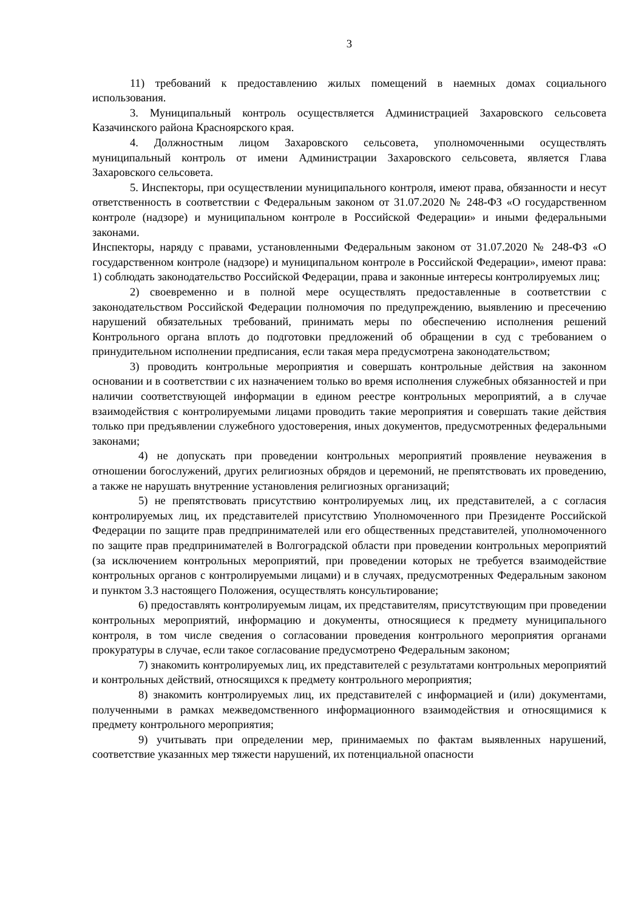3
11) требований к предоставлению жилых помещений в наемных домах социального использования.
3. Муниципальный контроль осуществляется Администрацией Захаровского сельсовета Казачинского района Красноярского края.
4. Должностным лицом Захаровского сельсовета, уполномоченными осуществлять муниципальный контроль от имени Администрации Захаровского сельсовета, является Глава Захаровского сельсовета.
5. Инспекторы, при осуществлении муниципального контроля, имеют права, обязанности и несут ответственность в соответствии с Федеральным законом от 31.07.2020 № 248-ФЗ «О государственном контроле (надзоре) и муниципальном контроле в Российской Федерации» и иными федеральными законами.
Инспекторы, наряду с правами, установленными Федеральным законом от 31.07.2020 № 248-ФЗ «О государственном контроле (надзоре) и муниципальном контроле в Российской Федерации», имеют права: 1) соблюдать законодательство Российской Федерации, права и законные интересы контролируемых лиц;
2) своевременно и в полной мере осуществлять предоставленные в соответствии с законодательством Российской Федерации полномочия по предупреждению, выявлению и пресечению нарушений обязательных требований, принимать меры по обеспечению исполнения решений Контрольного органа вплоть до подготовки предложений об обращении в суд с требованием о принудительном исполнении предписания, если такая мера предусмотрена законодательством;
3) проводить контрольные мероприятия и совершать контрольные действия на законном основании и в соответствии с их назначением только во время исполнения служебных обязанностей и при наличии соответствующей информации в едином реестре контрольных мероприятий, а в случае взаимодействия с контролируемыми лицами проводить такие мероприятия и совершать такие действия только при предъявлении служебного удостоверения, иных документов, предусмотренных федеральными законами;
4) не допускать при проведении контрольных мероприятий проявление неуважения в отношении богослужений, других религиозных обрядов и церемоний, не препятствовать их проведению, а также не нарушать внутренние установления религиозных организаций;
5) не препятствовать присутствию контролируемых лиц, их представителей, а с согласия контролируемых лиц, их представителей присутствию Уполномоченного при Президенте Российской Федерации по защите прав предпринимателей или его общественных представителей, уполномоченного по защите прав предпринимателей в Волгоградской области при проведении контрольных мероприятий (за исключением контрольных мероприятий, при проведении которых не требуется взаимодействие контрольных органов с контролируемыми лицами) и в случаях, предусмотренных Федеральным законом и пунктом 3.3 настоящего Положения, осуществлять консультирование;
6) предоставлять контролируемым лицам, их представителям, присутствующим при проведении контрольных мероприятий, информацию и документы, относящиеся к предмету муниципального контроля, в том числе сведения о согласовании проведения контрольного мероприятия органами прокуратуры в случае, если такое согласование предусмотрено Федеральным законом;
7) знакомить контролируемых лиц, их представителей с результатами контрольных мероприятий и контрольных действий, относящихся к предмету контрольного мероприятия;
8) знакомить контролируемых лиц, их представителей с информацией и (или) документами, полученными в рамках межведомственного информационного взаимодействия и относящимися к предмету контрольного мероприятия;
9) учитывать при определении мер, принимаемых по фактам выявленных нарушений, соответствие указанных мер тяжести нарушений, их потенциальной опасности